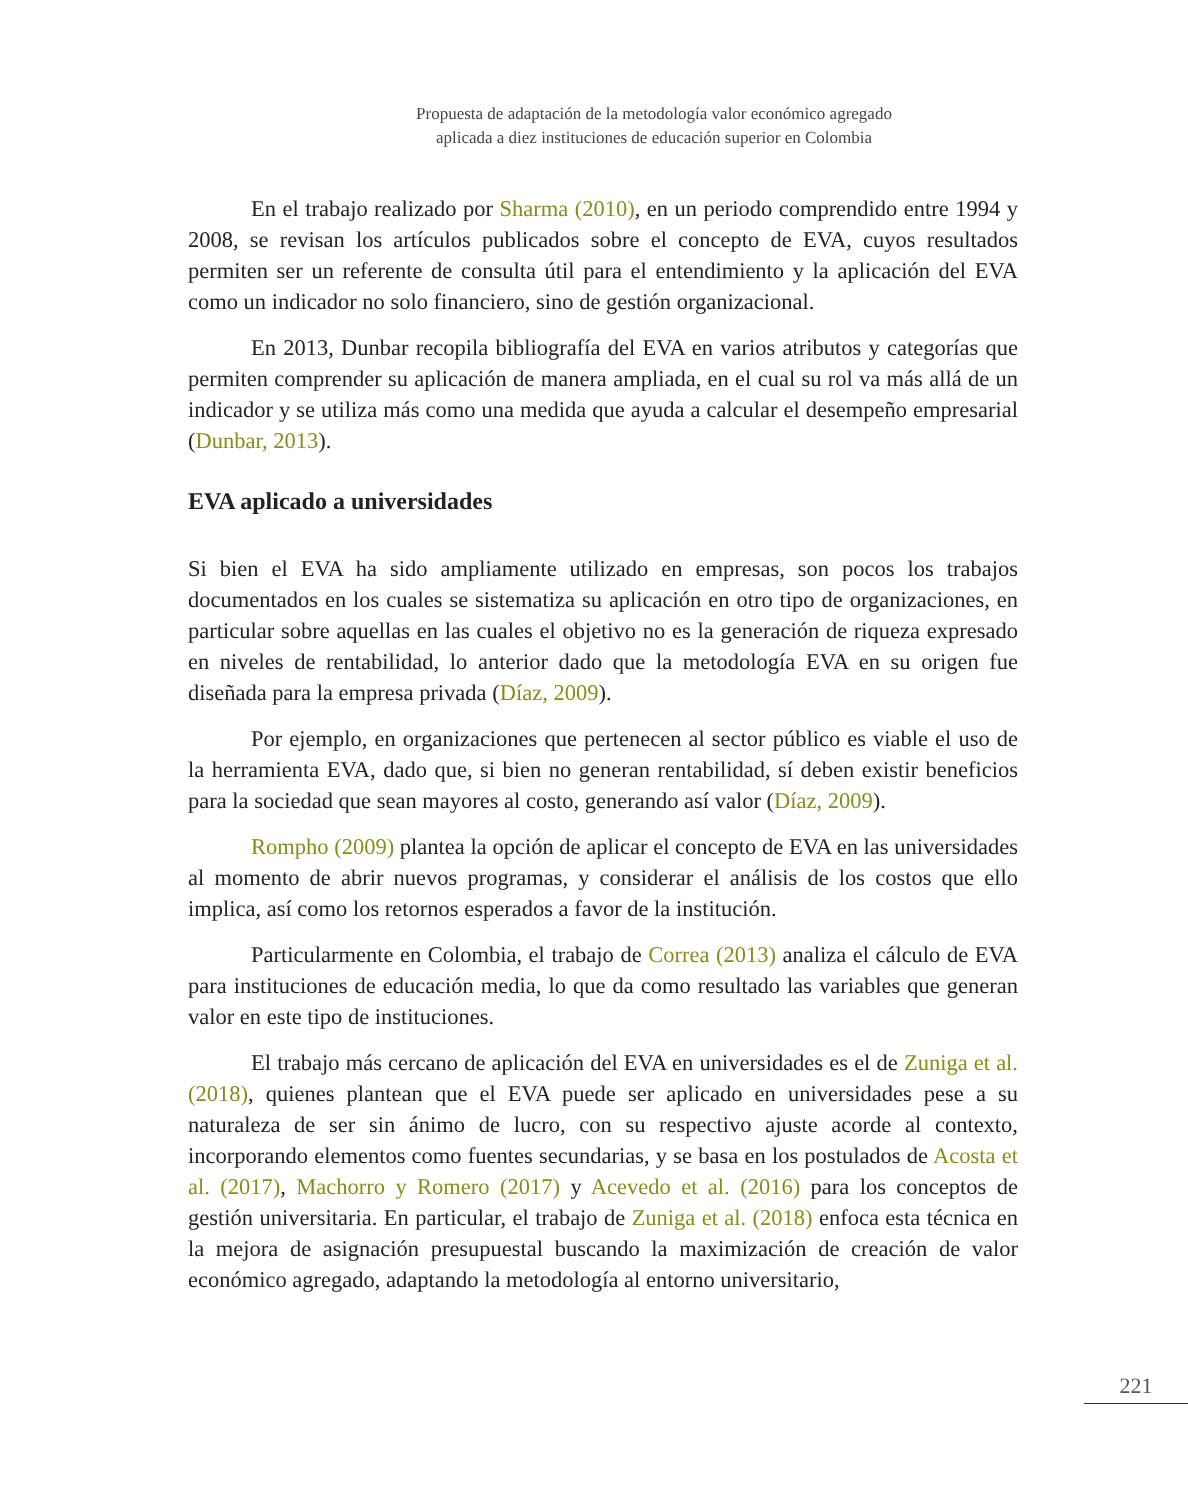Propuesta de adaptación de la metodología valor económico agregado
aplicada a diez instituciones de educación superior en Colombia
En el trabajo realizado por Sharma (2010), en un periodo comprendido entre 1994 y 2008, se revisan los artículos publicados sobre el concepto de EVA, cuyos resultados permiten ser un referente de consulta útil para el entendimiento y la aplicación del EVA como un indicador no solo financiero, sino de gestión organizacional.
En 2013, Dunbar recopila bibliografía del EVA en varios atributos y categorías que permiten comprender su aplicación de manera ampliada, en el cual su rol va más allá de un indicador y se utiliza más como una medida que ayuda a calcular el desempeño empresarial (Dunbar, 2013).
EVA aplicado a universidades
Si bien el EVA ha sido ampliamente utilizado en empresas, son pocos los trabajos documentados en los cuales se sistematiza su aplicación en otro tipo de organizaciones, en particular sobre aquellas en las cuales el objetivo no es la generación de riqueza expresado en niveles de rentabilidad, lo anterior dado que la metodología EVA en su origen fue diseñada para la empresa privada (Díaz, 2009).
Por ejemplo, en organizaciones que pertenecen al sector público es viable el uso de la herramienta EVA, dado que, si bien no generan rentabilidad, sí deben existir beneficios para la sociedad que sean mayores al costo, generando así valor (Díaz, 2009).
Rompho (2009) plantea la opción de aplicar el concepto de EVA en las universidades al momento de abrir nuevos programas, y considerar el análisis de los costos que ello implica, así como los retornos esperados a favor de la institución.
Particularmente en Colombia, el trabajo de Correa (2013) analiza el cálculo de EVA para instituciones de educación media, lo que da como resultado las variables que generan valor en este tipo de instituciones.
El trabajo más cercano de aplicación del EVA en universidades es el de Zuniga et al. (2018), quienes plantean que el EVA puede ser aplicado en universidades pese a su naturaleza de ser sin ánimo de lucro, con su respectivo ajuste acorde al contexto, incorporando elementos como fuentes secundarias, y se basa en los postulados de Acosta et al. (2017), Machorro y Romero (2017) y Acevedo et al. (2016) para los conceptos de gestión universitaria. En particular, el trabajo de Zuniga et al. (2018) enfoca esta técnica en la mejora de asignación presupuestal buscando la maximización de creación de valor económico agregado, adaptando la metodología al entorno universitario,
221